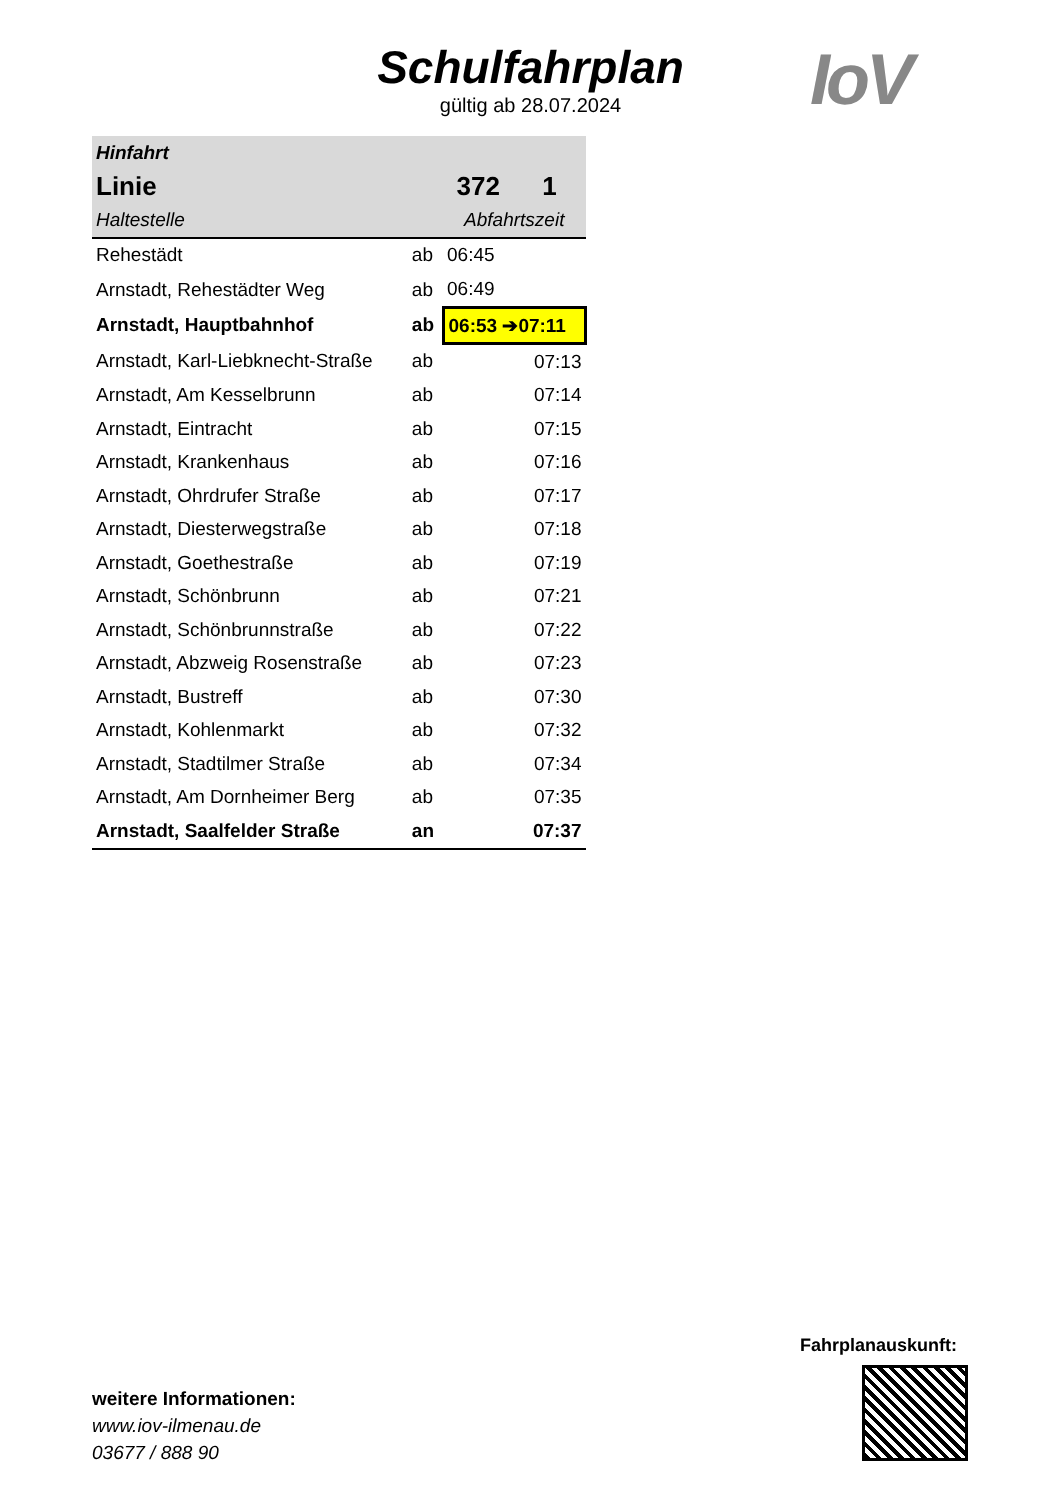Schulfahrplan
gültig ab 28.07.2024
IoV
| Hinfahrt | | | |
| --- | --- | --- | --- |
| Linie | | 372 | 1 |
| Haltestelle | | Abfahrtszeit | |
| Rehestädt | ab | 06:45 | |
| Arnstadt, Rehestädter Weg | ab | 06:49 | |
| Arnstadt, Hauptbahnhof | ab | 06:53 ➔07:11 | |
| Arnstadt, Karl-Liebknecht-Straße | ab | | 07:13 |
| Arnstadt, Am Kesselbrunn | ab | | 07:14 |
| Arnstadt, Eintracht | ab | | 07:15 |
| Arnstadt, Krankenhaus | ab | | 07:16 |
| Arnstadt, Ohrdrufer Straße | ab | | 07:17 |
| Arnstadt, Diesterwegstraße | ab | | 07:18 |
| Arnstadt, Goethestraße | ab | | 07:19 |
| Arnstadt, Schönbrunn | ab | | 07:21 |
| Arnstadt, Schönbrunnstraße | ab | | 07:22 |
| Arnstadt, Abzweig Rosenstraße | ab | | 07:23 |
| Arnstadt, Bustreff | ab | | 07:30 |
| Arnstadt, Kohlenmarkt | ab | | 07:32 |
| Arnstadt, Stadtilmer Straße | ab | | 07:34 |
| Arnstadt, Am Dornheimer Berg | ab | | 07:35 |
| Arnstadt, Saalfelder Straße | an | | 07:37 |
weitere Informationen:
www.iov-ilmenau.de
03677 / 888 90
Fahrplanauskunft: